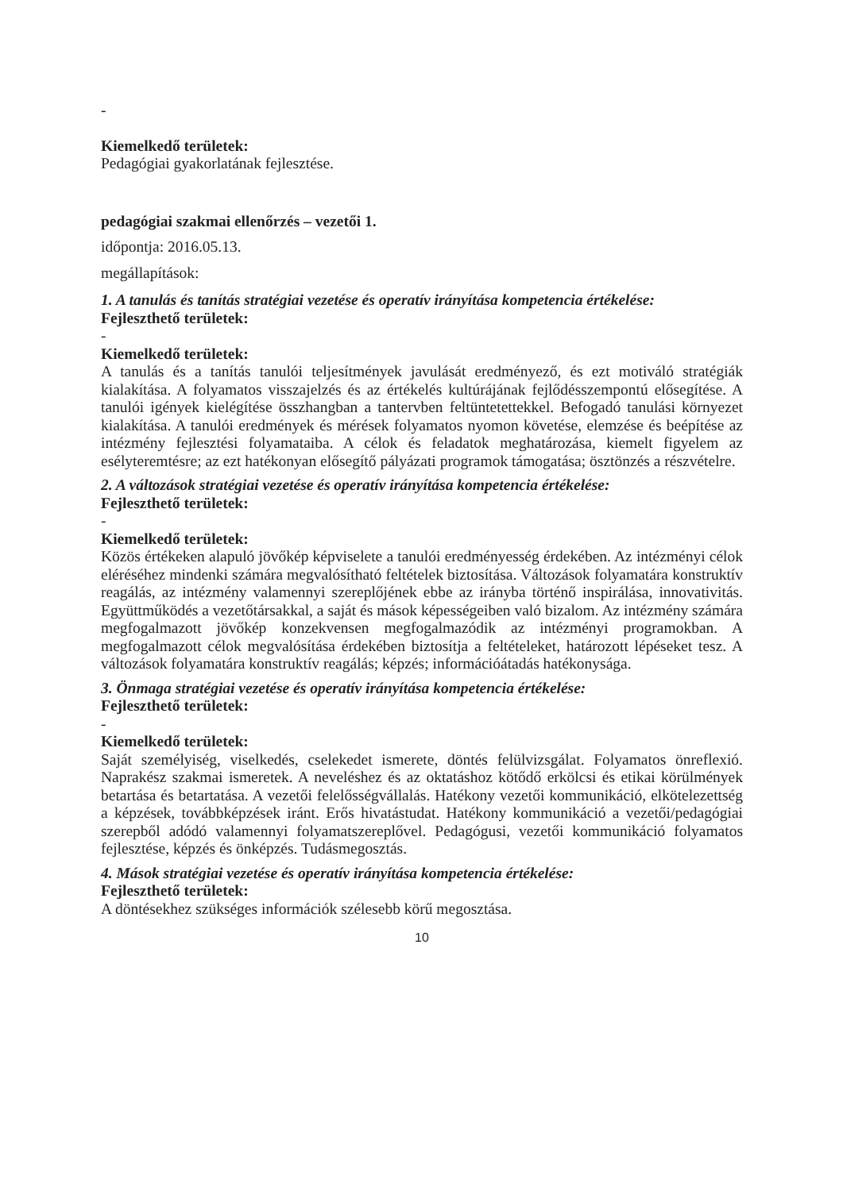-
Kiemelkedő területek:
Pedagógiai gyakorlatának fejlesztése.
pedagógiai szakmai ellenőrzés – vezetői 1.
időpontja: 2016.05.13.
megállapítások:
1. A tanulás és tanítás stratégiai vezetése és operatív irányítása kompetencia értékelése:
Fejleszthető területek:
-
Kiemelkedő területek:
A tanulás és a tanítás tanulói teljesítmények javulását eredményező, és ezt motiváló stratégiák kialakítása. A folyamatos visszajelzés és az értékelés kultúrájának fejlődésszempontú elősegítése. A tanulói igények kielégítése összhangban a tantervben feltüntetettekkel. Befogadó tanulási környezet kialakítása. A tanulói eredmények és mérések folyamatos nyomon követése, elemzése és beépítése az intézmény fejlesztési folyamataiba. A célok és feladatok meghatározása, kiemelt figyelem az esélyteremtésre; az ezt hatékonyan elősegítő pályázati programok támogatása; ösztönzés a részvételre.
2. A változások stratégiai vezetése és operatív irányítása kompetencia értékelése:
Fejleszthető területek:
-
Kiemelkedő területek:
Közös értékeken alapuló jövőkép képviselete a tanulói eredményesség érdekében. Az intézményi célok eléréséhez mindenki számára megvalósítható feltételek biztosítása. Változások folyamatára konstruktív reagálás, az intézmény valamennyi szereplőjének ebbe az irányba történő inspirálása, innovativitás. Együttműködés a vezetőtársakkal, a saját és mások képességeiben való bizalom. Az intézmény számára megfogalmazott jövőkép konzekvensen megfogalmazódik az intézményi programokban. A megfogalmazott célok megvalósítása érdekében biztosítja a feltételeket, határozott lépéseket tesz. A változások folyamatára konstruktív reagálás; képzés; információátadás hatékonysága.
3. Önmaga stratégiai vezetése és operatív irányítása kompetencia értékelése:
Fejleszthető területek:
-
Kiemelkedő területek:
Saját személyiség, viselkedés, cselekedet ismerete, döntés felülvizsgálat. Folyamatos önreflexió. Naprakész szakmai ismeretek. A neveléshez és az oktatáshoz kötődő erkölcsi és etikai körülmények betartása és betartatása. A vezetői felelősségvállalás. Hatékony vezetői kommunikáció, elkötelezettség a képzések, továbbképzések iránt. Erős hivatástudat. Hatékony kommunikáció a vezetői/pedagógiai szerepből adódó valamennyi folyamatszereplővel. Pedagógusi, vezetői kommunikáció folyamatos fejlesztése, képzés és önképzés. Tudásmegosztás.
4. Mások stratégiai vezetése és operatív irányítása kompetencia értékelése:
Fejleszthető területek:
A döntésekhez szükséges információk szélesebb körű megosztása.
10